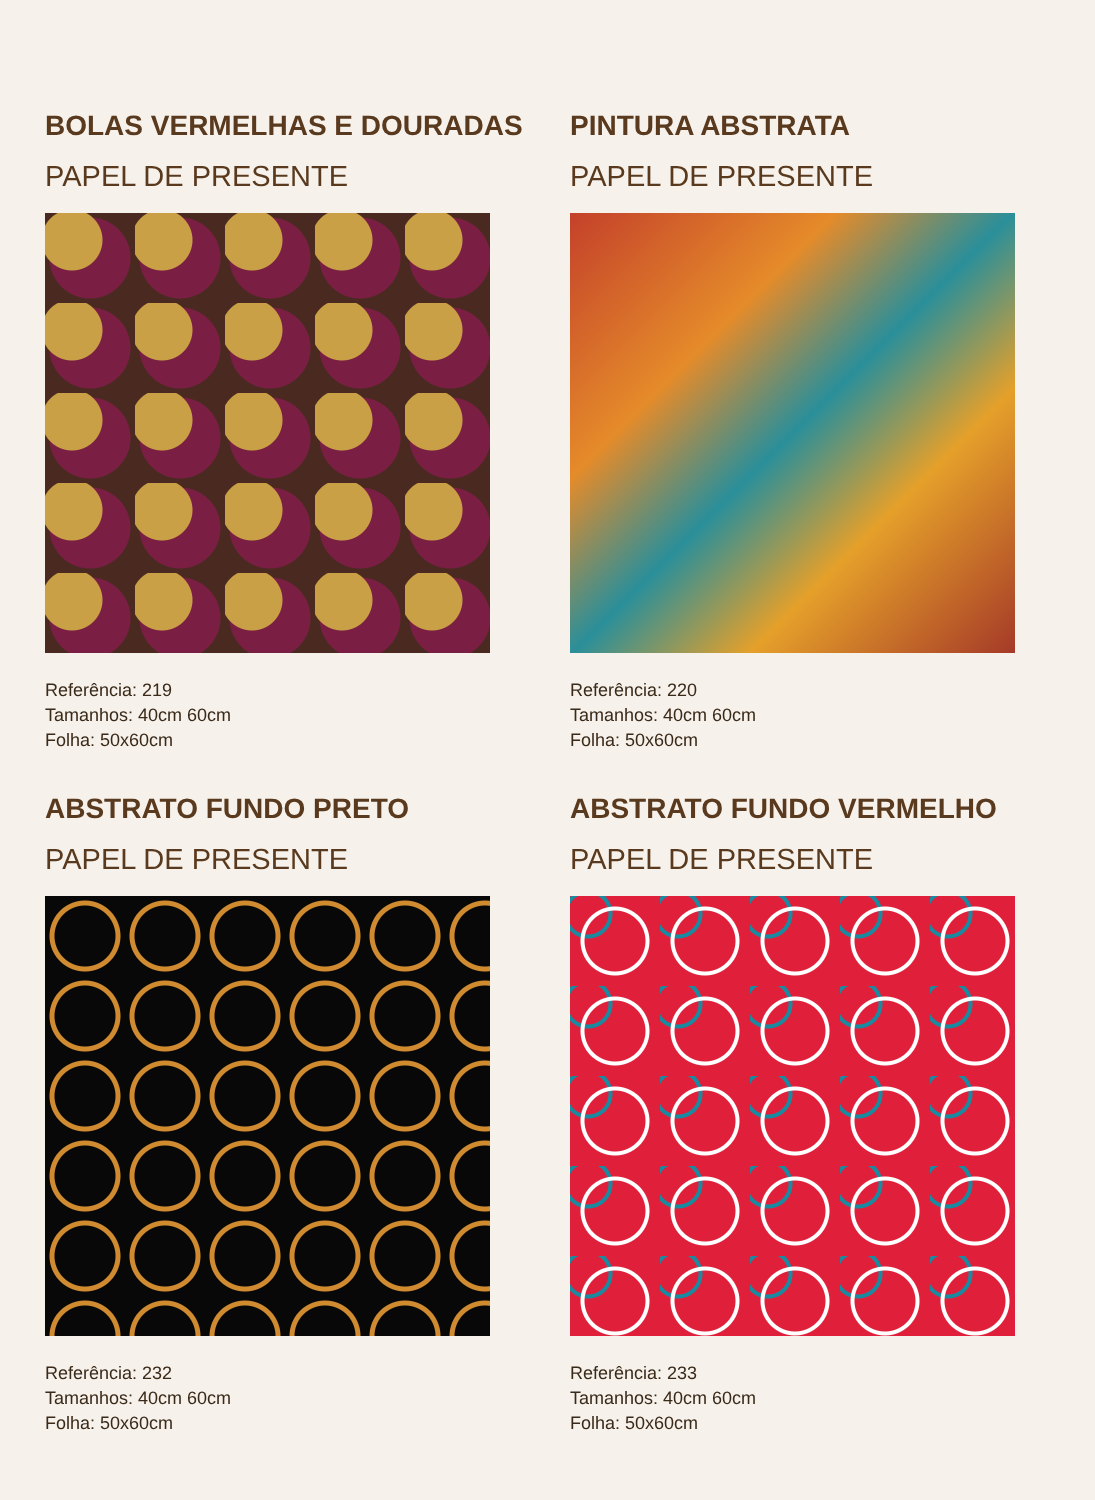BOLAS VERMELHAS E DOURADAS
PAPEL DE PRESENTE
Referência: 219
Tamanhos: 40cm 60cm
Folha: 50x60cm
PINTURA ABSTRATA
PAPEL DE PRESENTE
Referência: 220
Tamanhos: 40cm 60cm
Folha: 50x60cm
ABSTRATO FUNDO PRETO
PAPEL DE PRESENTE
Referência: 232
Tamanhos: 40cm 60cm
Folha: 50x60cm
ABSTRATO FUNDO VERMELHO
PAPEL DE PRESENTE
Referência: 233
Tamanhos: 40cm 60cm
Folha: 50x60cm